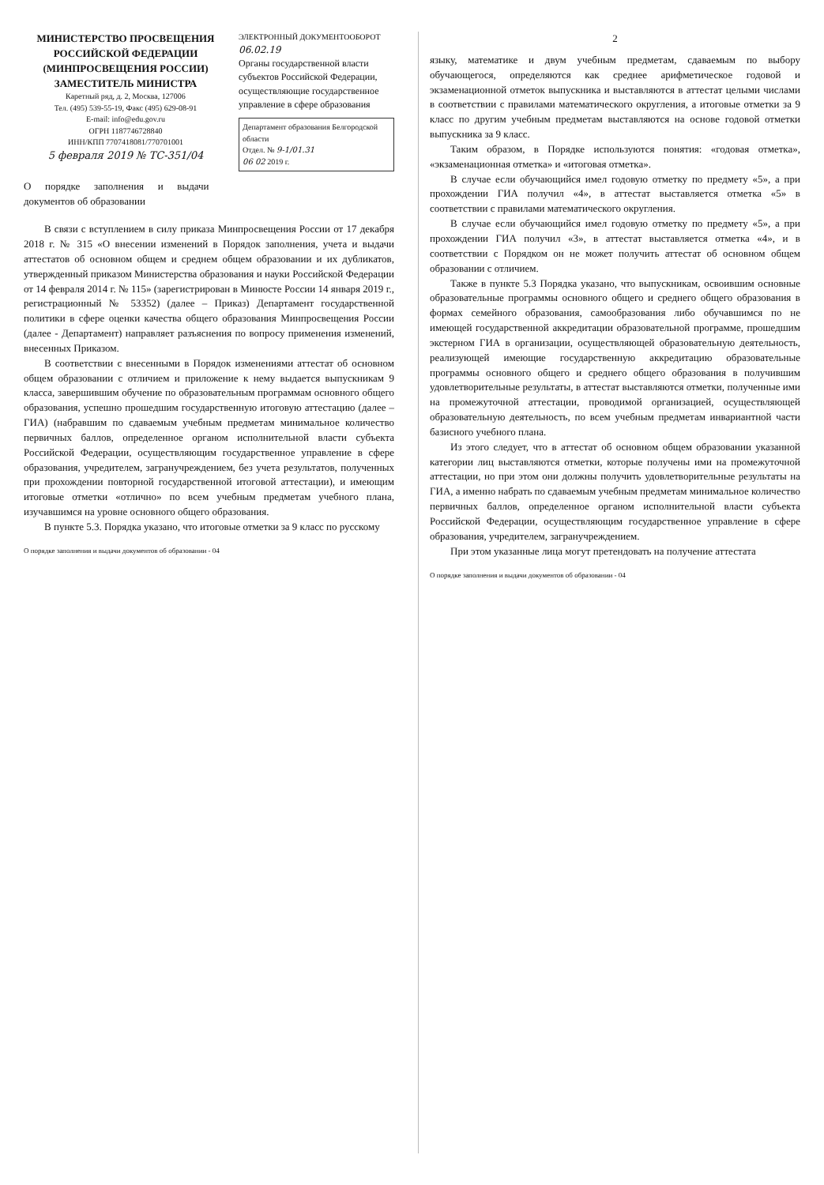МИНИСТЕРСТВО ПРОСВЕЩЕНИЯ РОССИЙСКОЙ ФЕДЕРАЦИИ
(МИНПРОСВЕЩЕНИЯ РОССИИ)
ЗАМЕСТИТЕЛЬ МИНИСТРА
Каретный ряд, д. 2, Москва, 127006
Тел. (495) 539-55-19, Факс (495) 629-08-91
E-mail: info@edu.gov.ru
ОГРН 1187746728840
ИНН/КПП 7707418081/770701001
5 февраля 2019 № ТС-351/04
ЭЛЕКТРОННЫЙ ДОКУМЕНТООБОРОТ
06.02.19
Органы государственной власти субъектов Российской Федерации, осуществляющие государственное управление в сфере образования
Департамент образования Белгородской области
Отдел. № 9-1/01.31
06 02 2019 г.
О порядке заполнения и выдачи документов об образовании
В связи с вступлением в силу приказа Минпросвещения России от 17 декабря 2018 г. № 315 «О внесении изменений в Порядок заполнения, учета и выдачи аттестатов об основном общем и среднем общем образовании и их дубликатов, утвержденный приказом Министерства образования и науки Российской Федерации от 14 февраля 2014 г. № 115» (зарегистрирован в Минюсте России 14 января 2019 г., регистрационный № 53352) (далее – Приказ) Департамент государственной политики в сфере оценки качества общего образования Минпросвещения России (далее - Департамент) направляет разъяснения по вопросу применения изменений, внесенных Приказом.
В соответствии с внесенными в Порядок изменениями аттестат об основном общем образовании с отличием и приложение к нему выдается выпускникам 9 класса, завершившим обучение по образовательным программам основного общего образования, успешно прошедшим государственную итоговую аттестацию (далее – ГИА) (набравшим по сдаваемым учебным предметам минимальное количество первичных баллов, определенное органом исполнительной власти субъекта Российской Федерации, осуществляющим государственное управление в сфере образования, учредителем, загранучреждением, без учета результатов, полученных при прохождении повторной государственной итоговой аттестации), и имеющим итоговые отметки «отлично» по всем учебным предметам учебного плана, изучавшимся на уровне основного общего образования.
В пункте 5.3. Порядка указано, что итоговые отметки за 9 класс по русскому
О порядке заполнения и выдачи документов об образовании - 04
2
языку, математике и двум учебным предметам, сдаваемым по выбору обучающегося, определяются как среднее арифметическое годовой и экзаменационной отметок выпускника и выставляются в аттестат целыми числами в соответствии с правилами математического округления, а итоговые отметки за 9 класс по другим учебным предметам выставляются на основе годовой отметки выпускника за 9 класс.
Таким образом, в Порядке используются понятия: «годовая отметка», «экзаменационная отметка» и «итоговая отметка».
В случае если обучающийся имел годовую отметку по предмету «5», а при прохождении ГИА получил «4», в аттестат выставляется отметка «5» в соответствии с правилами математического округления.
В случае если обучающийся имел годовую отметку по предмету «5», а при прохождении ГИА получил «3», в аттестат выставляется отметка «4», и в соответствии с Порядком он не может получить аттестат об основном общем образовании с отличием.
Также в пункте 5.3 Порядка указано, что выпускникам, освоившим основные образовательные программы основного общего и среднего общего образования в формах семейного образования, самообразования либо обучавшимся по не имеющей государственной аккредитации образовательной программе, прошедшим экстерном ГИА в организации, осуществляющей образовательную деятельность, реализующей имеющие государственную аккредитацию образовательные программы основного общего и среднего общего образования в получившим удовлетворительные результаты, в аттестат выставляются отметки, полученные ими на промежуточной аттестации, проводимой организацией, осуществляющей образовательную деятельность, по всем учебным предметам инвариантной части базисного учебного плана.
Из этого следует, что в аттестат об основном общем образовании указанной категории лиц выставляются отметки, которые получены ими на промежуточной аттестации, но при этом они должны получить удовлетворительные результаты на ГИА, а именно набрать по сдаваемым учебным предметам минимальное количество первичных баллов, определенное органом исполнительной власти субъекта Российской Федерации, осуществляющим государственное управление в сфере образования, учредителем, загранучреждением.
При этом указанные лица могут претендовать на получение аттестата
О порядке заполнения и выдачи документов об образовании - 04